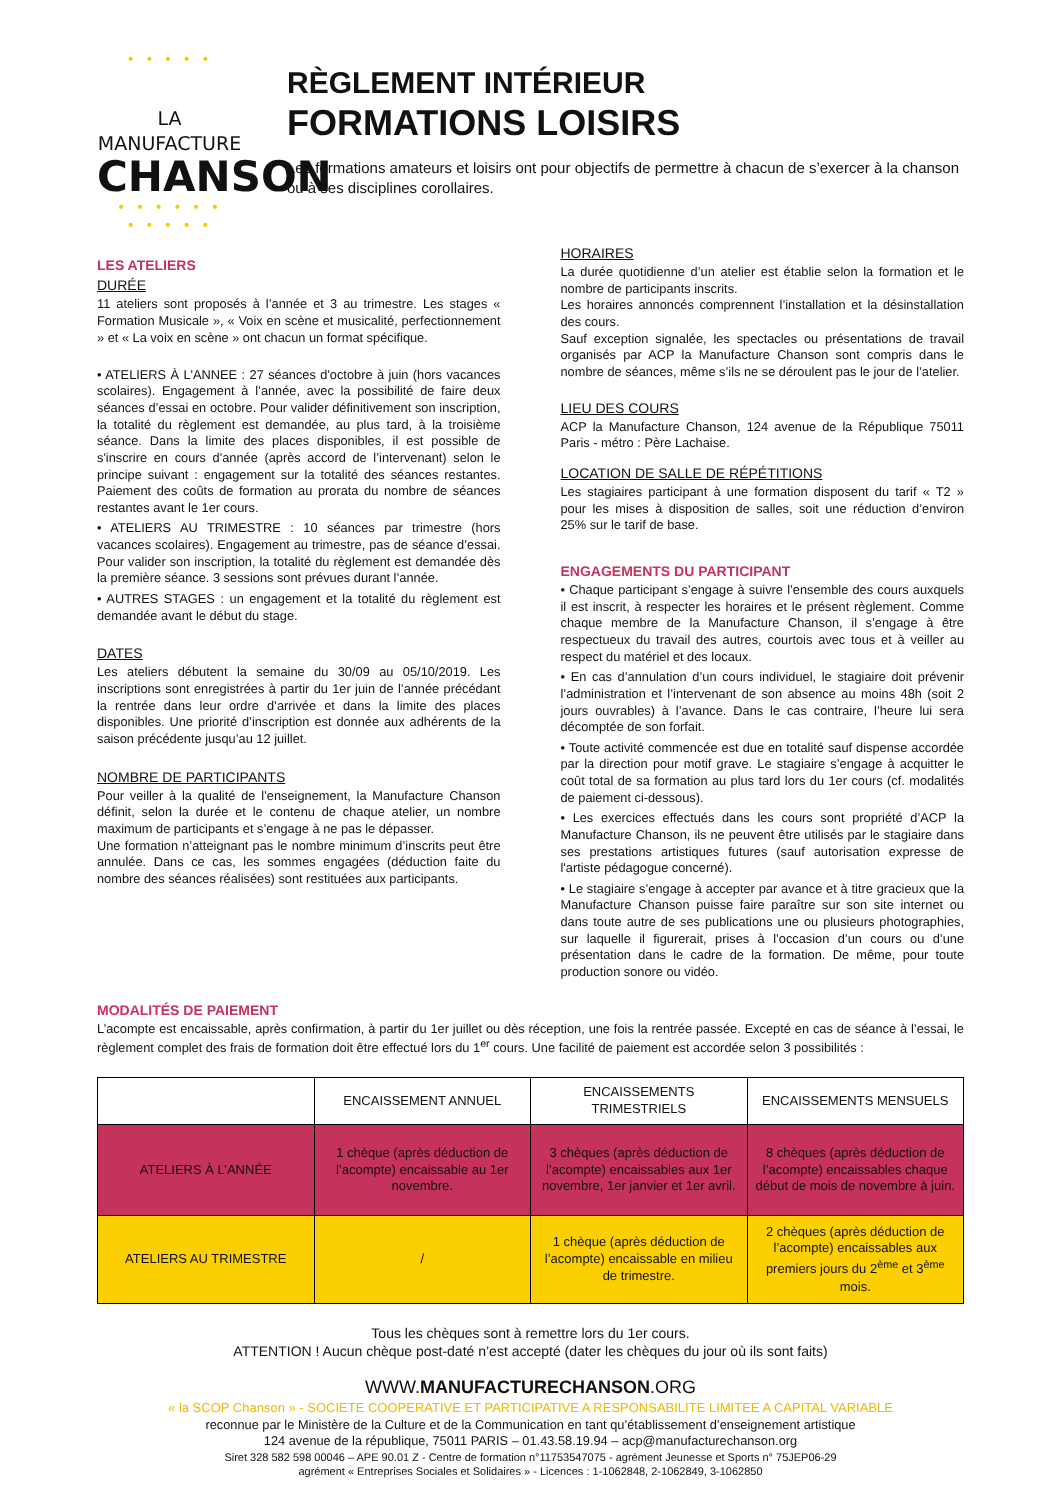• • • • •
LA MANUFACTURE
CHANSON
• • • • • •
• • • • •
RÈGLEMENT INTÉRIEUR
FORMATIONS LOISIRS
Les formations amateurs et loisirs ont pour objectifs de permettre à chacun de s’exercer à la chanson ou à ses disciplines corollaires.
LES ATELIERS
DURÉE
11 ateliers sont proposés à l’année et 3 au trimestre. Les stages « Formation Musicale », « Voix en scène et musicalité, perfectionnement » et « La voix en scène » ont chacun un format spécifique.
• ATELIERS À L'ANNEE : 27 séances d'octobre à juin (hors vacances scolaires). Engagement à l’année, avec la possibilité de faire deux séances d’essai en octobre. Pour valider définitivement son inscription, la totalité du règlement est demandée, au plus tard, à la troisième séance. Dans la limite des places disponibles, il est possible de s'inscrire en cours d'année (après accord de l’intervenant) selon le principe suivant : engagement sur la totalité des séances restantes. Paiement des coûts de formation au prorata du nombre de séances restantes avant le 1er cours.
• ATELIERS AU TRIMESTRE : 10 séances par trimestre (hors vacances scolaires). Engagement au trimestre, pas de séance d’essai. Pour valider son inscription, la totalité du règlement est demandée dès la première séance. 3 sessions sont prévues durant l’année.
• AUTRES STAGES : un engagement et la totalité du règlement est demandée avant le début du stage.
DATES
Les ateliers débutent la semaine du 30/09 au 05/10/2019. Les inscriptions sont enregistrées à partir du 1er juin de l’année précédant la rentrée dans leur ordre d’arrivée et dans la limite des places disponibles. Une priorité d’inscription est donnée aux adhérents de la saison précédente jusqu’au 12 juillet.
NOMBRE DE PARTICIPANTS
Pour veiller à la qualité de l’enseignement, la Manufacture Chanson définit, selon la durée et le contenu de chaque atelier, un nombre maximum de participants et s’engage à ne pas le dépasser.
Une formation n’atteignant pas le nombre minimum d’inscrits peut être annulée. Dans ce cas, les sommes engagées (déduction faite du nombre des séances réalisées) sont restituées aux participants.
HORAIRES
La durée quotidienne d’un atelier est établie selon la formation et le nombre de participants inscrits.
Les horaires annoncés comprennent l’installation et la désinstallation des cours.
Sauf exception signalée, les spectacles ou présentations de travail organisés par ACP la Manufacture Chanson sont compris dans le nombre de séances, même s’ils ne se déroulent pas le jour de l’atelier.
LIEU DES COURS
ACP la Manufacture Chanson, 124 avenue de la République 75011 Paris - métro : Père Lachaise.
LOCATION DE SALLE DE RÉPÉTITIONS
Les stagiaires participant à une formation disposent du tarif « T2 » pour les mises à disposition de salles, soit une réduction d’environ 25% sur le tarif de base.
ENGAGEMENTS DU PARTICIPANT
• Chaque participant s’engage à suivre l’ensemble des cours auxquels il est inscrit, à respecter les horaires et le présent règlement. Comme chaque membre de la Manufacture Chanson, il s’engage à être respectueux du travail des autres, courtois avec tous et à veiller au respect du matériel et des locaux.
• En cas d’annulation d’un cours individuel, le stagiaire doit prévenir l’administration et l’intervenant de son absence au moins 48h (soit 2 jours ouvrables) à l’avance. Dans le cas contraire, l’heure lui sera décomptée de son forfait.
• Toute activité commencée est due en totalité sauf dispense accordée par la direction pour motif grave. Le stagiaire s’engage à acquitter le coût total de sa formation au plus tard lors du 1er cours (cf. modalités de paiement ci-dessous).
• Les exercices effectués dans les cours sont propriété d’ACP la Manufacture Chanson, ils ne peuvent être utilisés par le stagiaire dans ses prestations artistiques futures (sauf autorisation expresse de l'artiste pédagogue concerné).
• Le stagiaire s’engage à accepter par avance et à titre gracieux que la Manufacture Chanson puisse faire paraître sur son site internet ou dans toute autre de ses publications une ou plusieurs photographies, sur laquelle il figurerait, prises à l’occasion d’un cours ou d’une présentation dans le cadre de la formation. De même, pour toute production sonore ou vidéo.
MODALITÉS DE PAIEMENT
L’acompte est encaissable, après confirmation, à partir du 1er juillet ou dès réception, une fois la rentrée passée. Excepté en cas de séance à l’essai, le règlement complet des frais de formation doit être effectué lors du 1<sup>er</sup> cours. Une facilité de paiement est accordée selon 3 possibilités :
| | ENCAISSEMENT ANNUEL | ENCAISSEMENTS TRIMESTRIELS | ENCAISSEMENTS MENSUELS |
| --- | --- | --- | --- |
| ATELIERS À L’ANNÉE | 1 chèque (après déduction de l’acompte) encaissable au 1er novembre. | 3 chèques (après déduction de l’acompte) encaissables aux 1er novembre, 1er janvier et 1er avril. | 8 chèques (après déduction de l’acompte) encaissables chaque début de mois de novembre à juin. |
| ATELIERS AU TRIMESTRE | / | 1 chèque (après déduction de l’acompte) encaissable en milieu de trimestre. | 2 chèques (après déduction de l’acompte) encaissables aux premiers jours du 2<sup>ème</sup> et 3<sup>ème</sup> mois. |
Tous les chèques sont à remettre lors du 1er cours.
ATTENTION ! Aucun chèque post-daté n’est accepté (dater les chèques du jour où ils sont faits)
WWW.MANUFACTURECHANSON.ORG
« la SCOP Chanson » - SOCIETE COOPERATIVE ET PARTICIPATIVE A RESPONSABILITE LIMITEE A CAPITAL VARIABLE
reconnue par le Ministère de la Culture et de la Communication en tant qu’établissement d’enseignement artistique
124 avenue de la république, 75011 PARIS – 01.43.58.19.94 – acp@manufacturechanson.org
Siret 328 582 598 00046 – APE 90.01 Z - Centre de formation n°11753547075 - agrément Jeunesse et Sports n° 75JEP06-29
agrément « Entreprises Sociales et Solidaires » - Licences : 1-1062848, 2-1062849, 3-1062850